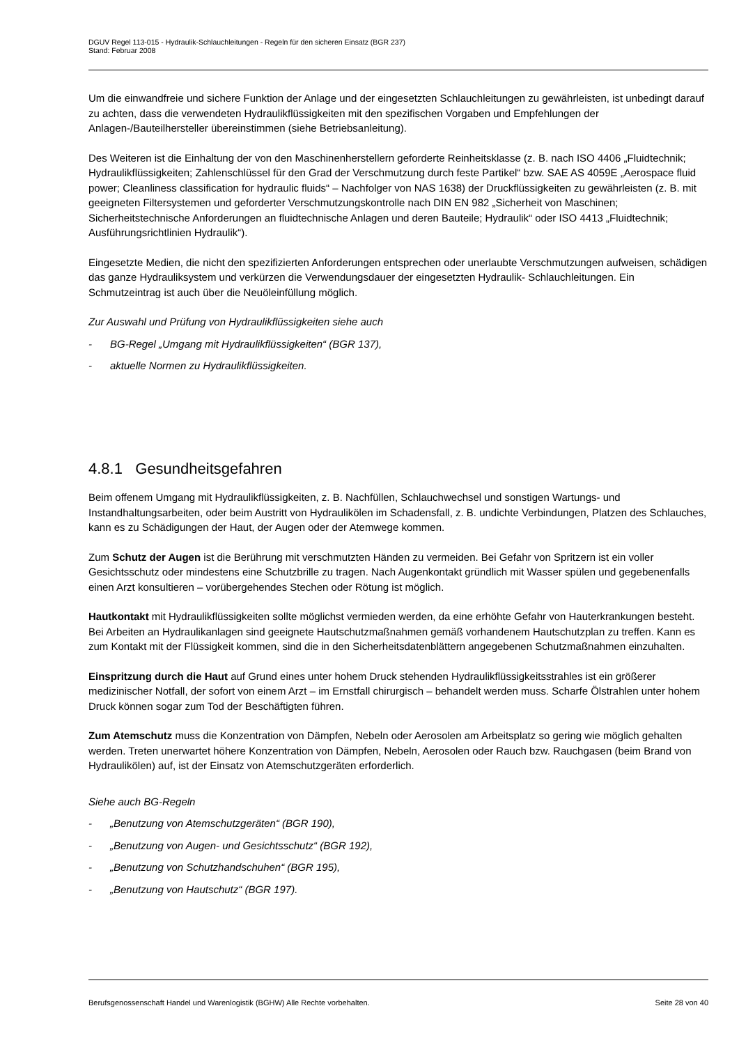DGUV Regel 113-015 - Hydraulik-Schlauchleitungen - Regeln für den sicheren Einsatz (BGR 237)
Stand: Februar 2008
Um die einwandfreie und sichere Funktion der Anlage und der eingesetzten Schlauchleitungen zu gewährleisten, ist unbedingt darauf zu achten, dass die verwendeten Hydraulikflüssigkeiten mit den spezifischen Vorgaben und Empfehlungen der Anlagen-/Bauteilhersteller übereinstimmen (siehe Betriebsanleitung).
Des Weiteren ist die Einhaltung der von den Maschinenherstellern geforderte Reinheitsklasse (z. B. nach ISO 4406 „Fluidtechnik; Hydraulikflüssigkeiten; Zahlenschlüssel für den Grad der Verschmutzung durch feste Partikel“ bzw. SAE AS 4059E „Aerospace fluid power; Cleanliness classification for hydraulic fluids“ – Nachfolger von NAS 1638) der Druckflüssigkeiten zu gewährleisten (z. B. mit geeigneten Filtersystemen und geforderter Verschmutzungskontrolle nach DIN EN 982 „Sicherheit von Maschinen; Sicherheitstechnische Anforderungen an fluidtechnische Anlagen und deren Bauteile; Hydraulik“ oder ISO 4413 „Fluidtechnik; Ausführungsrichtlinien Hydraulik“).
Eingesetzte Medien, die nicht den spezifizierten Anforderungen entsprechen oder unerlaubte Verschmutzungen aufweisen, schädigen das ganze Hydrauliksystem und verkürzen die Verwendungsdauer der eingesetzten Hydraulik- Schlauchleitungen. Ein Schmutzeintrag ist auch über die Neuöleinfüllung möglich.
Zur Auswahl und Prüfung von Hydraulikflüssigkeiten siehe auch
- BG-Regel „Umgang mit Hydraulikflüssigkeiten“ (BGR 137),
- aktuelle Normen zu Hydraulikflüssigkeiten.
4.8.1 Gesundheitsgefahren
Beim offenem Umgang mit Hydraulikflüssigkeiten, z. B. Nachfüllen, Schlauchwechsel und sonstigen Wartungs- und Instandhaltungsarbeiten, oder beim Austritt von Hydraulikölen im Schadensfall, z. B. undichte Verbindungen, Platzen des Schlauches, kann es zu Schädigungen der Haut, der Augen oder der Atemwege kommen.
Zum Schutz der Augen ist die Berührung mit verschmutzten Händen zu vermeiden. Bei Gefahr von Spritzern ist ein voller Gesichtsschutz oder mindestens eine Schutzbrille zu tragen. Nach Augenkontakt gründlich mit Wasser spülen und gegebenenfalls einen Arzt konsultieren – vorübergehendes Stechen oder Rötung ist möglich.
Hautkontakt mit Hydraulikflüssigkeiten sollte möglichst vermieden werden, da eine erhöhte Gefahr von Hauterkrankungen besteht. Bei Arbeiten an Hydraulikanlagen sind geeignete Hautschutzmaßnahmen gemäß vorhandenem Hautschutzplan zu treffen. Kann es zum Kontakt mit der Flüssigkeit kommen, sind die in den Sicherheitsdatenblättern angegebenen Schutzmaßnahmen einzuhalten.
Einspritzung durch die Haut auf Grund eines unter hohem Druck stehenden Hydraulikflüssigkeitsstrahles ist ein größerer medizinischer Notfall, der sofort von einem Arzt – im Ernstfall chirurgisch – behandelt werden muss. Scharfe Ölstrahlen unter hohem Druck können sogar zum Tod der Beschäftigten führen.
Zum Atemschutz muss die Konzentration von Dämpfen, Nebeln oder Aerosolen am Arbeitsplatz so gering wie möglich gehalten werden. Treten unerwartet höhere Konzentration von Dämpfen, Nebeln, Aerosolen oder Rauch bzw. Rauchgasen (beim Brand von Hydraulikölen) auf, ist der Einsatz von Atemschutzgeräten erforderlich.
Siehe auch BG-Regeln
- „Benutzung von Atemschutzgeräten“ (BGR 190),
- „Benutzung von Augen- und Gesichtsschutz“ (BGR 192),
- „Benutzung von Schutzhandschuhen“ (BGR 195),
- „Benutzung von Hautschutz“ (BGR 197).
Berufsgenossenschaft Handel und Warenlogistik (BGHW) Alle Rechte vorbehalten. Seite 28 von 40